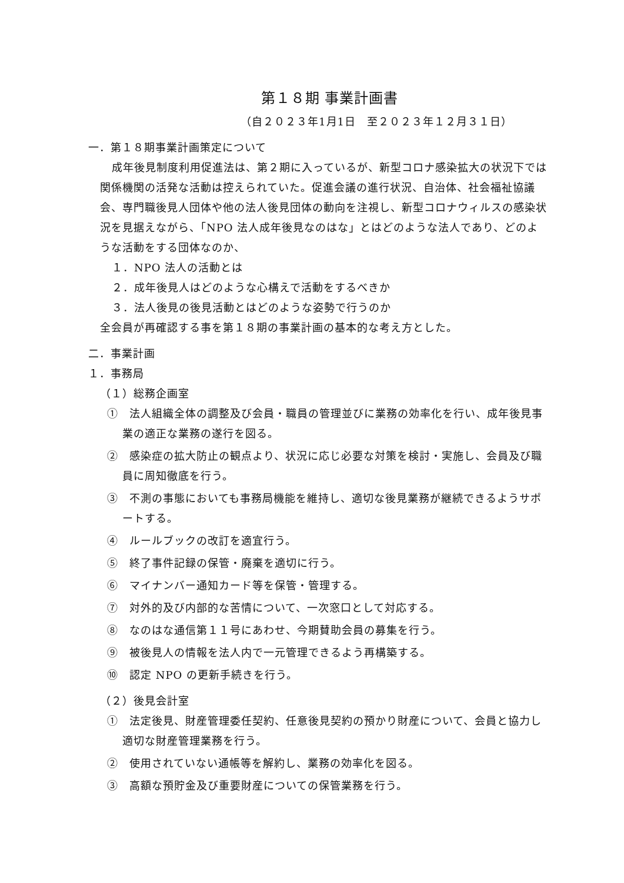第１８期 事業計画書
（自２０２３年1月1日　至２０２３年１２月３１日）
一．第１８期事業計画策定について
成年後見制度利用促進法は、第２期に入っているが、新型コロナ感染拡大の状況下では関係機関の活発な活動は控えられていた。促進会議の進行状況、自治体、社会福祉協議会、専門職後見人団体や他の法人後見団体の動向を注視し、新型コロナウィルスの感染状況を見据えながら、「NPO 法人成年後見なのはな」とはどのような法人であり、どのような活動をする団体なのか、
１．NPO 法人の活動とは
２．成年後見人はどのような心構えで活動をするべきか
３．法人後見の後見活動とはどのような姿勢で行うのか
全会員が再確認する事を第１８期の事業計画の基本的な考え方とした。
二．事業計画
１．事務局
（１）総務企画室
①　法人組織全体の調整及び会員・職員の管理並びに業務の効率化を行い、成年後見事業の適正な業務の遂行を図る。
②　感染症の拡大防止の観点より、状況に応じ必要な対策を検討・実施し、会員及び職員に周知徹底を行う。
③　不測の事態においても事務局機能を維持し、適切な後見業務が継続できるようサポートする。
④　ルールブックの改訂を適宜行う。
⑤　終了事件記録の保管・廃棄を適切に行う。
⑥　マイナンバー通知カード等を保管・管理する。
⑦　対外的及び内部的な苦情について、一次窓口として対応する。
⑧　なのはな通信第１１号にあわせ、今期賛助会員の募集を行う。
⑨　被後見人の情報を法人内で一元管理できるよう再構築する。
⑩　認定 NPO の更新手続きを行う。
（２）後見会計室
①　法定後見、財産管理委任契約、任意後見契約の預かり財産について、会員と協力し適切な財産管理業務を行う。
②　使用されていない通帳等を解約し、業務の効率化を図る。
③　高額な預貯金及び重要財産についての保管業務を行う。